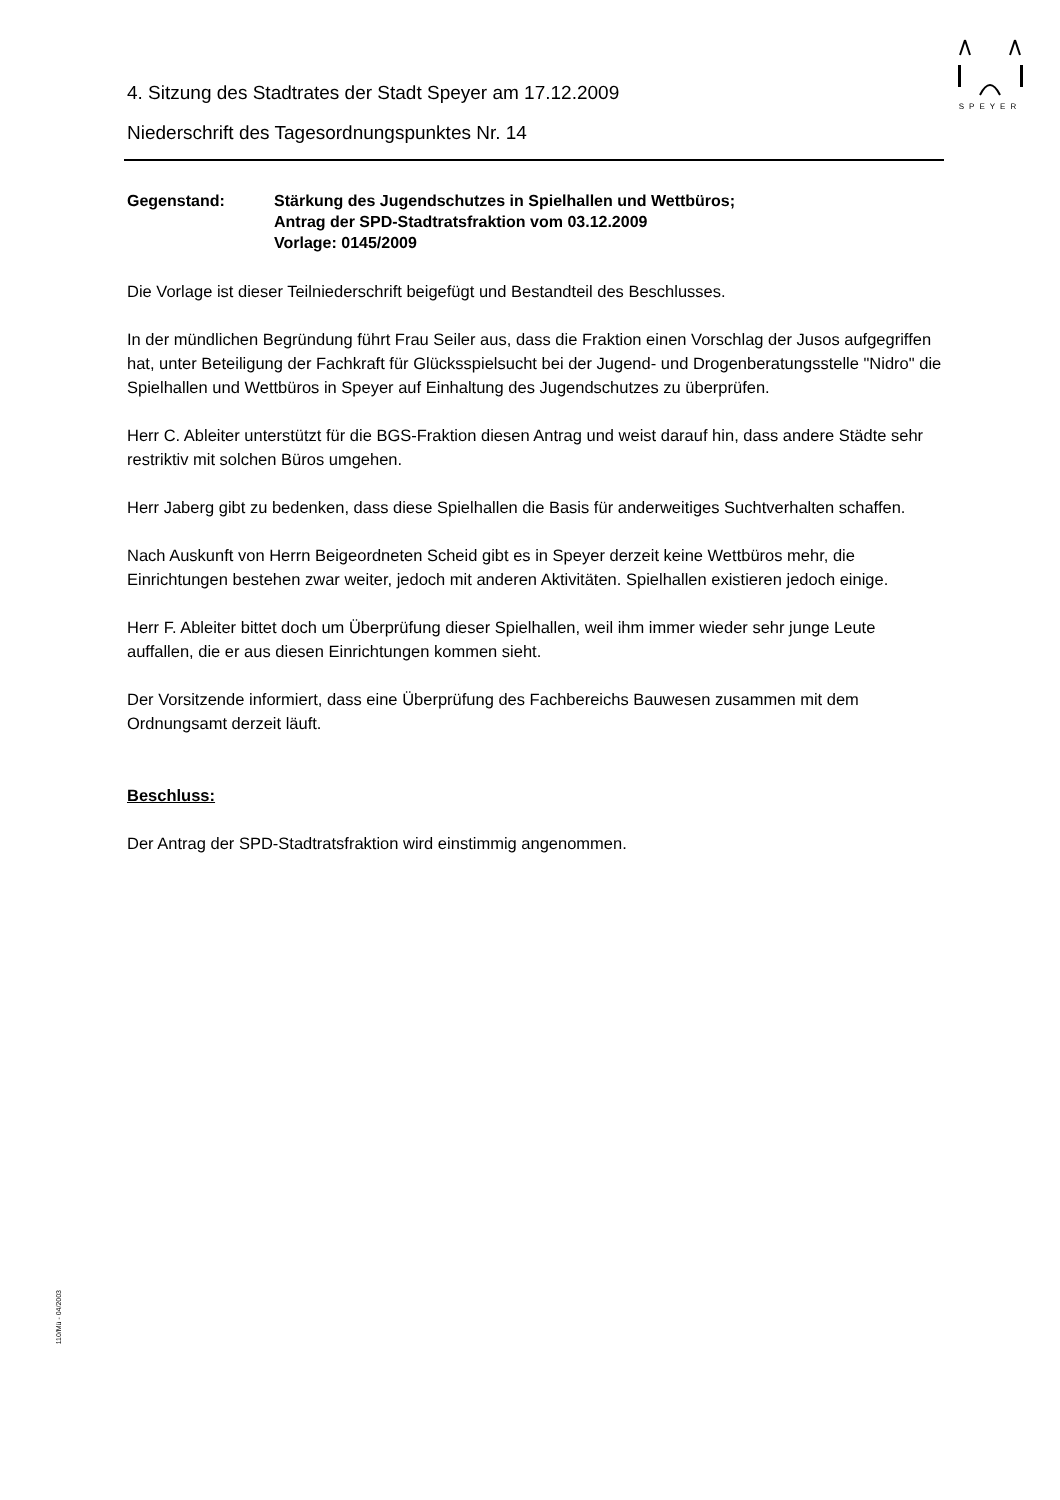SPEYER
4. Sitzung des Stadtrates der Stadt Speyer am 17.12.2009
Niederschrift des Tagesordnungspunktes Nr. 14
Gegenstand: Stärkung des Jugendschutzes in Spielhallen und Wettbüros;
Antrag der SPD-Stadtratsfraktion vom 03.12.2009
Vorlage: 0145/2009
Die Vorlage ist dieser Teilniederschrift beigefügt und Bestandteil des Beschlusses.
In der mündlichen Begründung führt Frau Seiler aus, dass die Fraktion einen Vorschlag der Jusos aufgegriffen hat, unter Beteiligung der Fachkraft für Glücksspielsucht bei der Jugend- und Drogenberatungsstelle "Nidro" die Spielhallen und Wettbüros in Speyer auf Einhaltung des Jugendschutzes zu überprüfen.
Herr C. Ableiter unterstützt für die BGS-Fraktion diesen Antrag und weist darauf hin, dass andere Städte sehr restriktiv mit solchen Büros umgehen.
Herr Jaberg gibt zu bedenken, dass diese Spielhallen die Basis für anderweitiges Suchtverhalten schaffen.
Nach Auskunft von Herrn Beigeordneten Scheid gibt es in Speyer derzeit keine Wettbüros mehr, die Einrichtungen bestehen zwar weiter, jedoch mit anderen Aktivitäten. Spielhallen existieren jedoch einige.
Herr F. Ableiter bittet doch um Überprüfung dieser Spielhallen, weil ihm immer wieder sehr junge Leute auffallen, die er aus diesen Einrichtungen kommen sieht.
Der Vorsitzende informiert, dass eine Überprüfung des Fachbereichs Bauwesen zusammen mit dem Ordnungsamt derzeit läuft.
Beschluss:
Der Antrag der SPD-Stadtratsfraktion wird einstimmig angenommen.
110/Mü - 04/2003